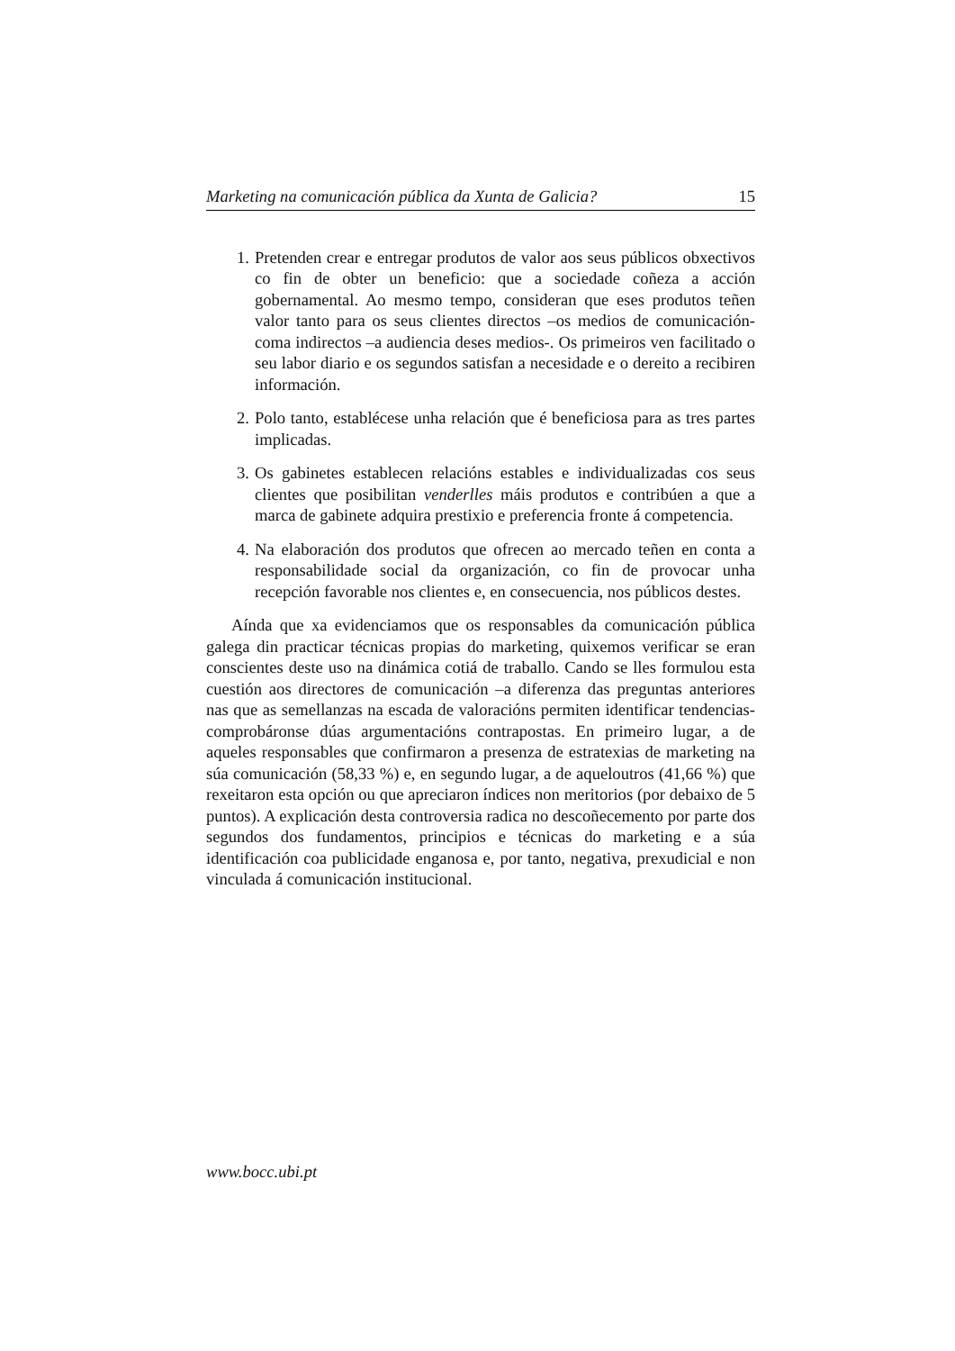Marketing na comunicación pública da Xunta de Galicia? 15
1. Pretenden crear e entregar produtos de valor aos seus públicos obxectivos co fin de obter un beneficio: que a sociedade coñeza a acción gobernamental. Ao mesmo tempo, consideran que eses produtos teñen valor tanto para os seus clientes directos –os medios de comunicación- coma indirectos –a audiencia deses medios-. Os primeiros ven facilitado o seu labor diario e os segundos satisfan a necesidade e o dereito a recibiren información.
2. Polo tanto, establécese unha relación que é beneficiosa para as tres partes implicadas.
3. Os gabinetes establecen relacións estables e individualizadas cos seus clientes que posibilitan venderlles máis produtos e contribúen a que a marca de gabinete adquira prestixio e preferencia fronte á competencia.
4. Na elaboración dos produtos que ofrecen ao mercado teñen en conta a responsabilidade social da organización, co fin de provocar unha recepción favorable nos clientes e, en consecuencia, nos públicos destes.
Aínda que xa evidenciamos que os responsables da comunicación pública galega din practicar técnicas propias do marketing, quixemos verificar se eran conscientes deste uso na dinámica cotiá de traballo. Cando se lles formulou esta cuestión aos directores de comunicación –a diferenza das preguntas anteriores nas que as semellanzas na escada de valoracións permiten identificar tendencias- comprobáronse dúas argumentacións contrapostas. En primeiro lugar, a de aqueles responsables que confirmaron a presenza de estratexias de marketing na súa comunicación (58,33 %) e, en segundo lugar, a de aqueloutros (41,66 %) que rexeitaron esta opción ou que apreciaron índices non meritorios (por debaixo de 5 puntos). A explicación desta controversia radica no descoñecemento por parte dos segundos dos fundamentos, principios e técnicas do marketing e a súa identificación coa publicidade enganosa e, por tanto, negativa, prexudicial e non vinculada á comunicación institucional.
www.bocc.ubi.pt